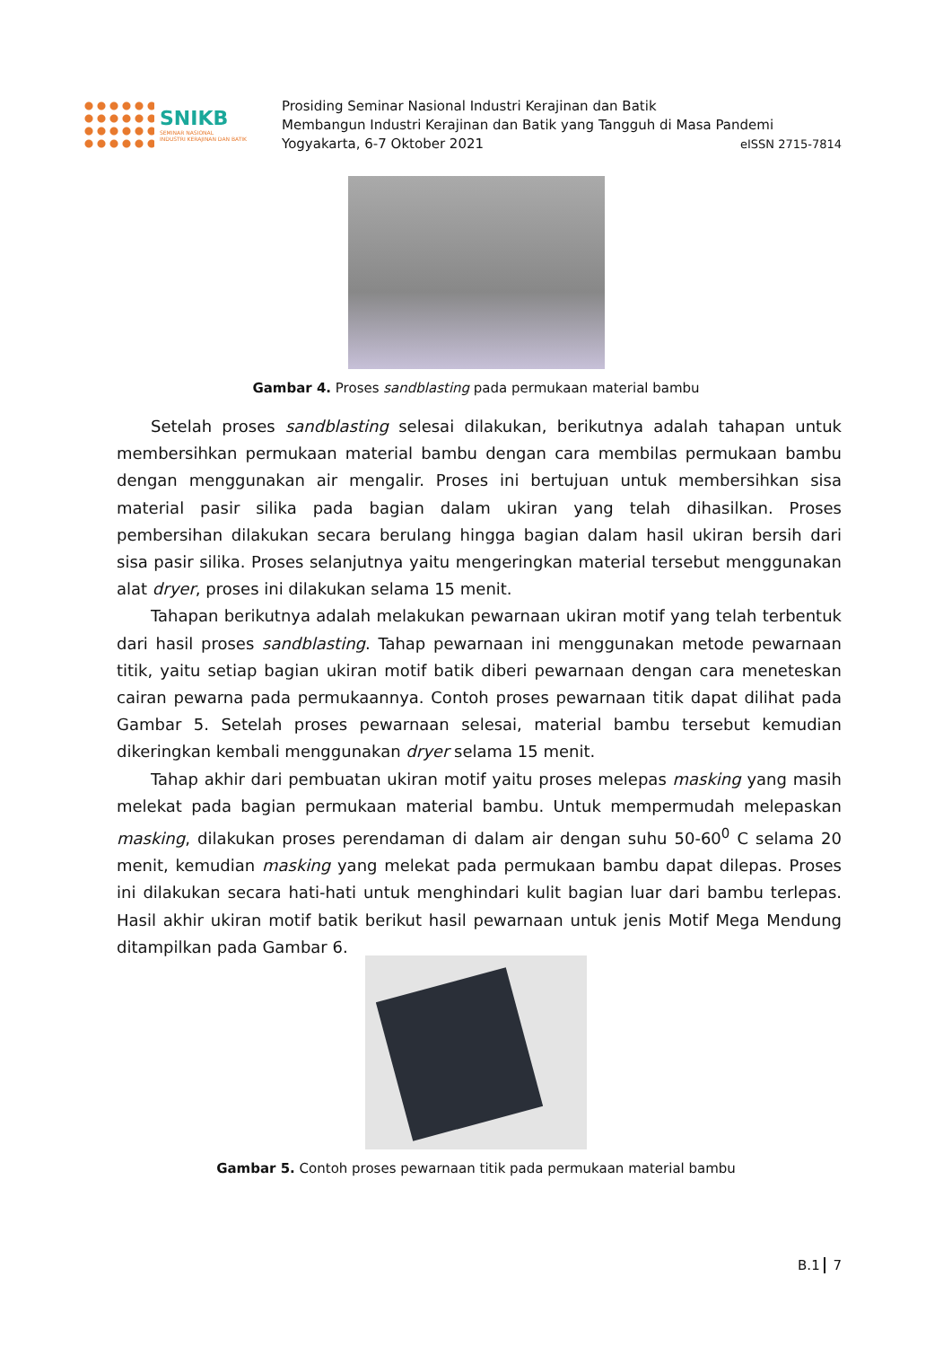SNIKB
SEMINAR NASIONAL
INDUSTRI KERAJINAN DAN BATIK
Prosiding Seminar Nasional Industri Kerajinan dan Batik
Membangun Industri Kerajinan dan Batik yang Tangguh di Masa Pandemi
Yogyakarta, 6-7 Oktober 2021 eISSN 2715-7814
Gambar 4. Proses sandblasting pada permukaan material bambu
Setelah proses sandblasting selesai dilakukan, berikutnya adalah tahapan untuk membersihkan permukaan material bambu dengan cara membilas permukaan bambu dengan menggunakan air mengalir. Proses ini bertujuan untuk membersihkan sisa material pasir silika pada bagian dalam ukiran yang telah dihasilkan. Proses pembersihan dilakukan secara berulang hingga bagian dalam hasil ukiran bersih dari sisa pasir silika. Proses selanjutnya yaitu mengeringkan material tersebut menggunakan alat dryer, proses ini dilakukan selama 15 menit.
Tahapan berikutnya adalah melakukan pewarnaan ukiran motif yang telah terbentuk dari hasil proses sandblasting. Tahap pewarnaan ini menggunakan metode pewarnaan titik, yaitu setiap bagian ukiran motif batik diberi pewarnaan dengan cara meneteskan cairan pewarna pada permukaannya. Contoh proses pewarnaan titik dapat dilihat pada Gambar 5. Setelah proses pewarnaan selesai, material bambu tersebut kemudian dikeringkan kembali menggunakan dryer selama 15 menit.
Tahap akhir dari pembuatan ukiran motif yaitu proses melepas masking yang masih melekat pada bagian permukaan material bambu. Untuk mempermudah melepaskan masking, dilakukan proses perendaman di dalam air dengan suhu 50-60<sup>0</sup> C selama 20 menit, kemudian masking yang melekat pada permukaan bambu dapat dilepas. Proses ini dilakukan secara hati-hati untuk menghindari kulit bagian luar dari bambu terlepas. Hasil akhir ukiran motif batik berikut hasil pewarnaan untuk jenis Motif Mega Mendung ditampilkan pada Gambar 6.
Gambar 5. Contoh proses pewarnaan titik pada permukaan material bambu
B.1 7